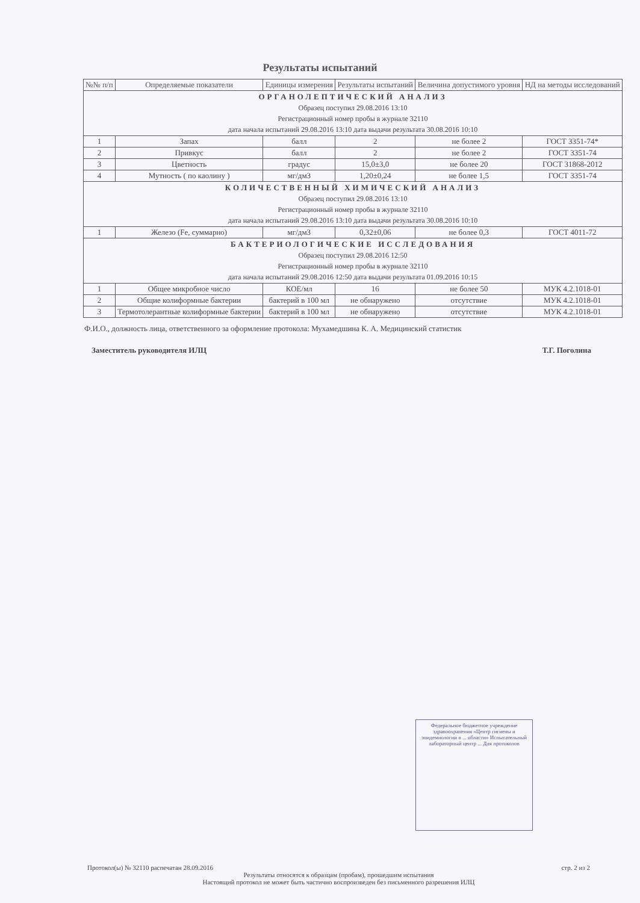Результаты испытаний
| №№ п/п | Определяемые показатели | Единицы измерения | Результаты испытаний | Величина допустимого уровня | НД на методы исследований |
| --- | --- | --- | --- | --- | --- |
| ОРГАНОЛЕПТИЧЕСКИЙ АНАЛИЗ Образец поступил 29.08.2016 13:10 Регистрационный номер пробы в журнале 32110 дата начала испытаний 29.08.2016 13:10 дата выдачи результата 30.08.2016 10:10 | | | | | |
| 1 | Запах | балл | 2 | не более 2 | ГОСТ 3351-74* |
| 2 | Привкус | балл | 2 | не более 2 | ГОСТ 3351-74 |
| 3 | Цветность | градус | 15,0±3,0 | не более 20 | ГОСТ 31868-2012 |
| 4 | Мутность ( по каолину ) | мг/дм3 | 1,20±0,24 | не более 1,5 | ГОСТ 3351-74 |
| КОЛИЧЕСТВЕННЫЙ ХИМИЧЕСКИЙ АНАЛИЗ Образец поступил 29.08.2016 13:10 Регистрационный номер пробы в журнале 32110 дата начала испытаний 29.08.2016 13:10 дата выдачи результата 30.08.2016 10:10 | | | | | |
| 1 | Железо (Fe, суммарно) | мг/дм3 | 0,32±0,06 | не более 0,3 | ГОСТ 4011-72 |
| БАКТЕРИОЛОГИЧЕСКИЕ ИССЛЕДОВАНИЯ Образец поступил 29.08.2016 12:50 Регистрационный номер пробы в журнале 32110 дата начала испытаний 29.08.2016 12:50 дата выдачи результата 01.09.2016 10:15 | | | | | |
| 1 | Общее микробное число | КОЕ/мл | 16 | не более 50 | МУК 4.2.1018-01 |
| 2 | Общие колиформные бактерии | бактерий в 100 мл | не обнаружено | отсутствие | МУК 4.2.1018-01 |
| 3 | Термотолерантные колиформные бактерии | бактерий в 100 мл | не обнаружено | отсутствие | МУК 4.2.1018-01 |
Ф.И.О., должность лица, ответственного за оформление протокола: Мухамедшина К. А. Медицинский статистик
Заместитель руководителя ИЛЦ Т.Г. Поголина
Федеральное бюджетное учреждение здравоохранения «Центр гигиены и эпидемиологии в ... области» Испытательный лабораторный центр ... Для протоколов
Протокол(ы) № 32110 распечатан 28.09.2016 стр. 2 из 2
Результаты относятся к образцам (пробам), прошедшим испытания
Настоящий протокол не может быть частично воспроизведен без письменного разрешения ИЛЦ